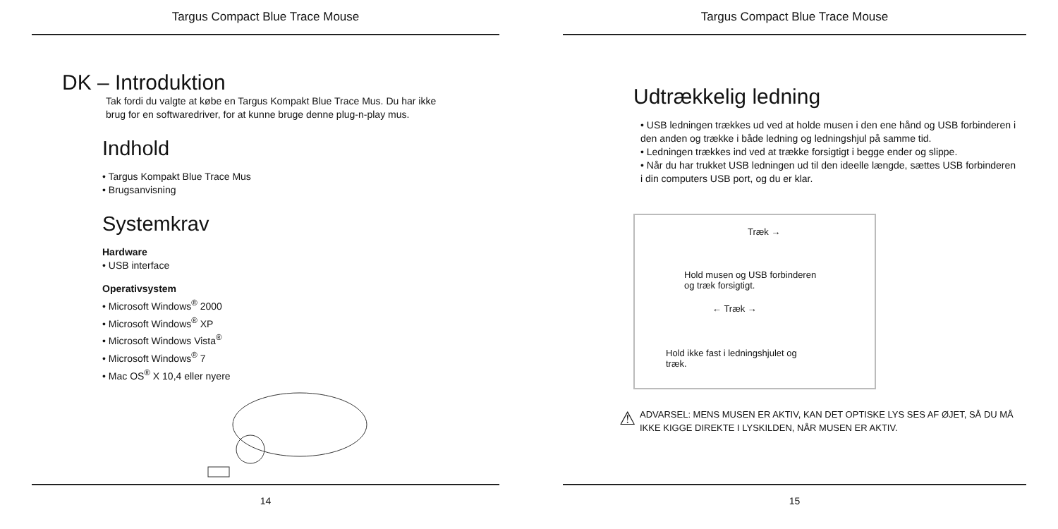Targus Compact Blue Trace Mouse
DK – Introduktion
Tak fordi du valgte at købe en Targus Kompakt Blue Trace Mus. Du har ikke
brug for en softwaredriver, for at kunne bruge denne plug-n-play mus.
Indhold
• Targus Kompakt Blue Trace Mus
• Brugsanvisning
Systemkrav
Hardware
• USB interface
Operativsystem
• Microsoft Windows<sup>®</sup> 2000
• Microsoft Windows<sup>®</sup> XP
• Microsoft Windows Vista<sup>®</sup>
• Microsoft Windows<sup>®</sup> 7
• Mac OS<sup>®</sup> X 10,4 eller nyere
14
Targus Compact Blue Trace Mouse
Udtrækkelig ledning
• USB ledningen trækkes ud ved at holde musen i den ene hånd og USB forbinderen i den anden og trække i både ledning og ledningshjul på samme tid.
• Ledningen trækkes ind ved at trække forsigtigt i begge ender og slippe.
• Når du har trukket USB ledningen ud til den ideelle længde, sættes USB forbinderen i din computers USB port, og du er klar.
Træk →
Hold musen og USB forbinderen
og træk forsigtigt.
← Træk →
Hold ikke fast i ledningshjulet og
træk.
⚠
ADVARSEL: MENS MUSEN ER AKTIV, KAN DET OPTISKE LYS SES AF ØJET, SÅ DU MÅ
IKKE KIGGE DIREKTE I LYSKILDEN, NÅR MUSEN ER AKTIV.
15